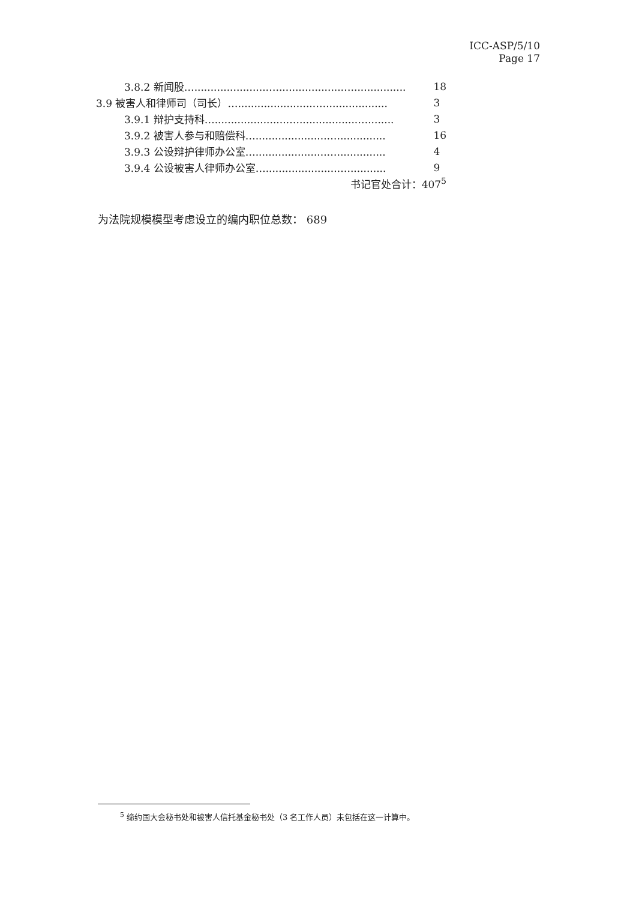ICC-ASP/5/10
Page 17
| 3.8.2 新闻股…......................…....................…................. | 18 |
| 3.9 被害人和律师司（司长）…........................…................... | 3 |
| 3.9.1 辩护支持科…......................…...................…........ | 3 |
| 3.9.2 被害人参与和赔偿科…......................…............... | 16 |
| 3.9.3 公设辩护律师办公室…......................…............... | 4 |
| 3.9.4 公设被害人律师办公室…......................…............ | 9 |
| 书记官处合计：407<sup>5</sup> | |
为法院规模模型考虑设立的编内职位总数： 689
<sup>5</sup> 缔约国大会秘书处和被害人信托基金秘书处（3 名工作人员）未包括在这一计算中。